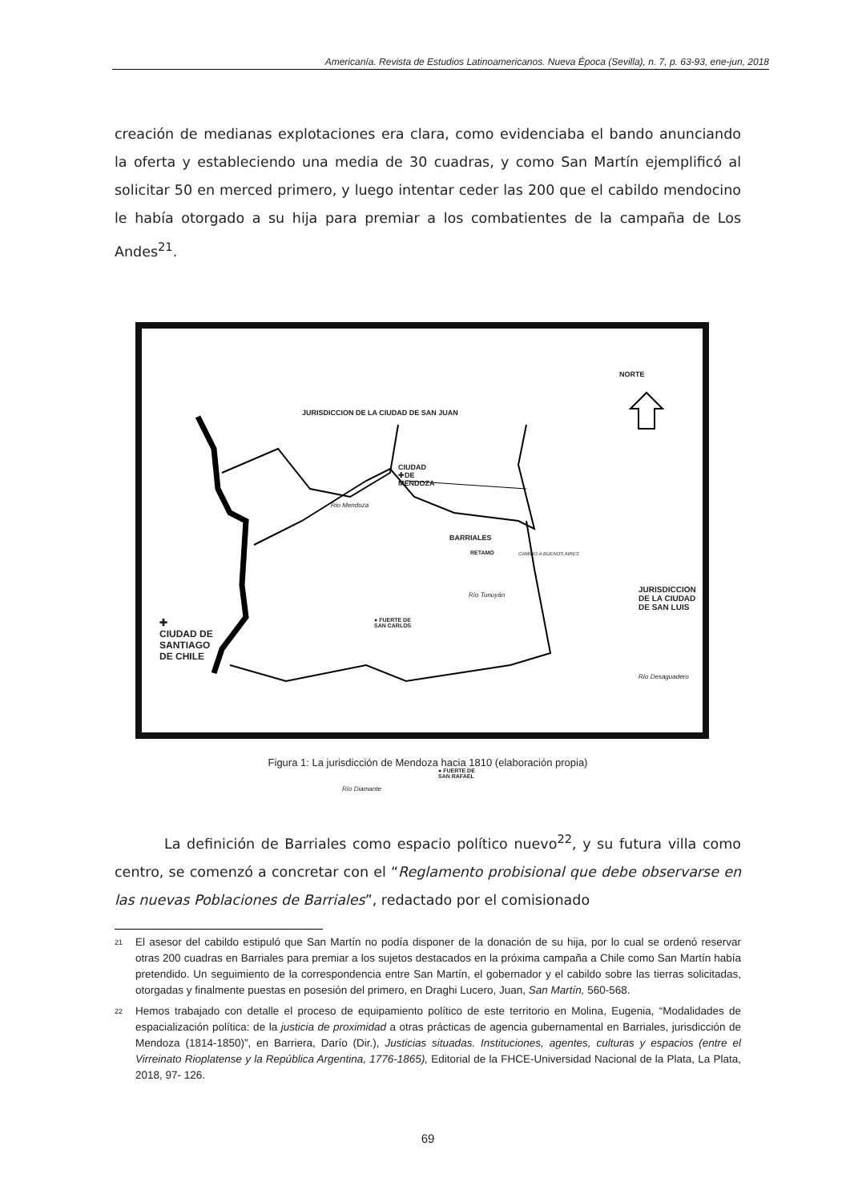Americanía. Revista de Estudios Latinoamericanos. Nueva Época (Sevilla), n. 7, p. 63-93, ene-jun, 2018
creación de medianas explotaciones era clara, como evidenciaba el bando anunciando la oferta y estableciendo una media de 30 cuadras, y como San Martín ejemplificó al solicitar 50 en merced primero, y luego intentar ceder las 200 que el cabildo mendocino le había otorgado a su hija para premiar a los combatientes de la campaña de Los Andes<sup>21</sup>.
NORTE
JURISDICCION DE LA CIUDAD DE SAN JUAN
CIUDAD
✚DE
MENDOZA
Rio Mendoza
BARRIALES
RETAMO CAMINO A BUENOS AIRES
JURISDICCION DE LA CIUDAD
DE SAN LUIS Río Tunuyán
● FUERTE DE
SAN CARLOS ✚
CIUDAD DE
SANTIAGO
DE CHILE
Río Desaguadero
Río Diamante
● FUERTE DE
SAN RAFAEL
Figura 1: La jurisdicción de Mendoza hacia 1810 (elaboración propia)
La definición de Barriales como espacio político nuevo<sup>22</sup>, y su futura villa como centro, se comenzó a concretar con el “Reglamento probisional que debe observarse en las nuevas Poblaciones de Barriales”, redactado por el comisionado
<sup>21</sup> El asesor del cabildo estipuló que San Martín no podía disponer de la donación de su hija, por lo cual se ordenó reservar otras 200 cuadras en Barriales para premiar a los sujetos destacados en la próxima campaña a Chile como San Martín había pretendido. Un seguimiento de la correspondencia entre San Martín, el gobernador y el cabildo sobre las tierras solicitadas, otorgadas y finalmente puestas en posesión del primero, en Draghi Lucero, Juan, San Martín, 560-568.
<sup>22</sup> Hemos trabajado con detalle el proceso de equipamiento político de este territorio en Molina, Eugenia, “Modalidades de espacialización política: de la justicia de proximidad a otras prácticas de agencia gubernamental en Barriales, jurisdicción de Mendoza (1814-1850)”, en Barriera, Darío (Dir.), Justicias situadas. Instituciones, agentes, culturas y espacios (entre el Virreinato Rioplatense y la República Argentina, 1776-1865), Editorial de la FHCE-Universidad Nacional de la Plata, La Plata, 2018, 97- 126.
69